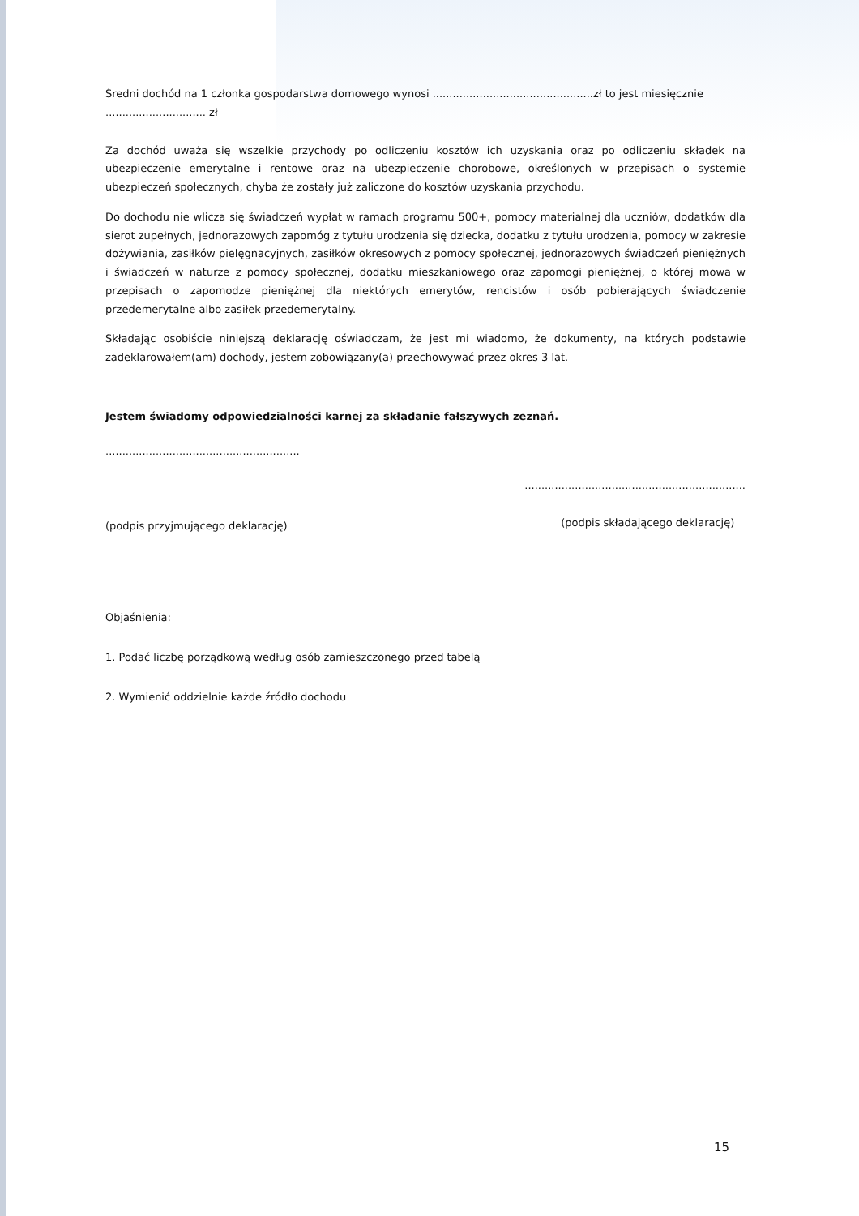Średni dochód na 1 członka gospodarstwa domowego wynosi ................................................zł to jest miesięcznie
.............................. zł
Za dochód uważa się wszelkie przychody po odliczeniu kosztów ich uzyskania oraz po odliczeniu składek na ubezpieczenie emerytalne i rentowe oraz na ubezpieczenie chorobowe, określonych w przepisach o systemie ubezpieczeń społecznych, chyba że zostały już zaliczone do kosztów uzyskania przychodu.
Do dochodu nie wlicza się świadczeń wypłat w ramach programu 500+, pomocy materialnej dla uczniów, dodatków dla sierot zupełnych, jednorazowych zapomóg z tytułu urodzenia się dziecka, dodatku z tytułu urodzenia, pomocy w zakresie dożywiania, zasiłków pielęgnacyjnych, zasiłków okresowych z pomocy społecznej, jednorazowych świadczeń pieniężnych i świadczeń w naturze z pomocy społecznej, dodatku mieszkaniowego oraz zapomogi pieniężnej, o której mowa w przepisach o zapomodze pieniężnej dla niektórych emerytów, rencistów i osób pobierających świadczenie przedemerytalne albo zasiłek przedemerytalny.
Składając osobiście niniejszą deklarację oświadczam, że jest mi wiadomo, że dokumenty, na których podstawie zadeklarowałem(am) dochody, jestem zobowiązany(a) przechowywać przez okres 3 lat.
Jestem świadomy odpowiedzialności karnej za składanie fałszywych zeznań.
..........................................................
(podpis przyjmującego deklarację)
..................................................................
(podpis składającego deklarację)
Objaśnienia:
1. Podać liczbę porządkową według osób zamieszczonego przed tabelą
2. Wymienić oddzielnie każde źródło dochodu
15